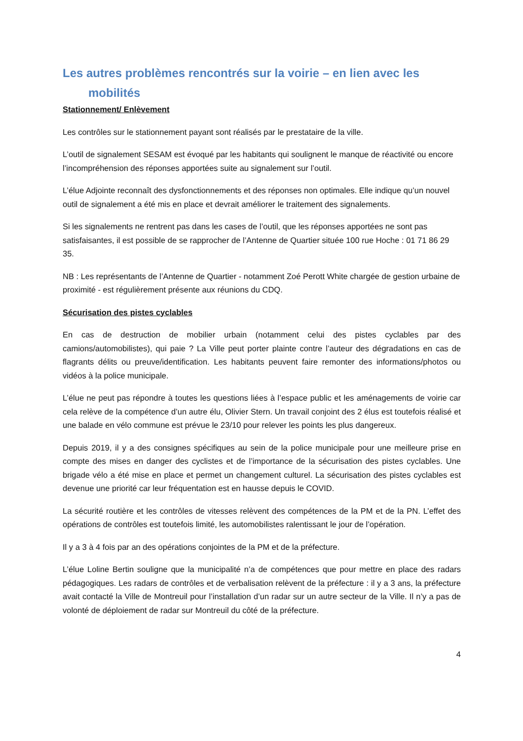Les autres problèmes rencontrés sur la voirie – en lien avec les
mobilités
Stationnement/ Enlèvement
Les contrôles sur le stationnement payant sont réalisés par le prestataire de la ville.
L’outil de signalement SESAM est évoqué par les habitants qui soulignent le manque de réactivité ou encore l’incompréhension des réponses apportées suite au signalement sur l’outil.
L’élue Adjointe reconnaît des dysfonctionnements et des réponses non optimales. Elle indique qu’un nouvel outil de signalement a été mis en place et devrait améliorer le traitement des signalements.
Si les signalements ne rentrent pas dans les cases de l’outil, que les réponses apportées ne sont pas satisfaisantes, il est possible de se rapprocher de l’Antenne de Quartier située 100 rue Hoche : 01 71 86 29 35.
NB : Les représentants de l’Antenne de Quartier - notamment Zoé Perott White chargée de gestion urbaine de proximité - est régulièrement présente aux réunions du CDQ.
Sécurisation des pistes cyclables
En cas de destruction de mobilier urbain (notamment celui des pistes cyclables par des camions/automobilistes), qui paie ? La Ville peut porter plainte contre l’auteur des dégradations en cas de flagrants délits ou preuve/identification. Les habitants peuvent faire remonter des informations/photos ou vidéos à la police municipale.
L’élue ne peut pas répondre à toutes les questions liées à l’espace public et les aménagements de voirie car cela relève de la compétence d’un autre élu, Olivier Stern. Un travail conjoint des 2 élus est toutefois réalisé et une balade en vélo commune est prévue le 23/10 pour relever les points les plus dangereux.
Depuis 2019, il y a des consignes spécifiques au sein de la police municipale pour une meilleure prise en compte des mises en danger des cyclistes et de l’importance de la sécurisation des pistes cyclables. Une brigade vélo a été mise en place et permet un changement culturel. La sécurisation des pistes cyclables est devenue une priorité car leur fréquentation est en hausse depuis le COVID.
La sécurité routière et les contrôles de vitesses relèvent des compétences de la PM et de la PN. L’effet des opérations de contrôles est toutefois limité, les automobilistes ralentissant le jour de l’opération.
Il y a 3 à 4 fois par an des opérations conjointes de la PM et de la préfecture.
L’élue Loline Bertin souligne que la municipalité n’a de compétences que pour mettre en place des radars pédagogiques. Les radars de contrôles et de verbalisation relèvent de la préfecture : il y a 3 ans, la préfecture avait contacté la Ville de Montreuil pour l’installation d’un radar sur un autre secteur de la Ville. Il n’y a pas de volonté de déploiement de radar sur Montreuil du côté de la préfecture.
4